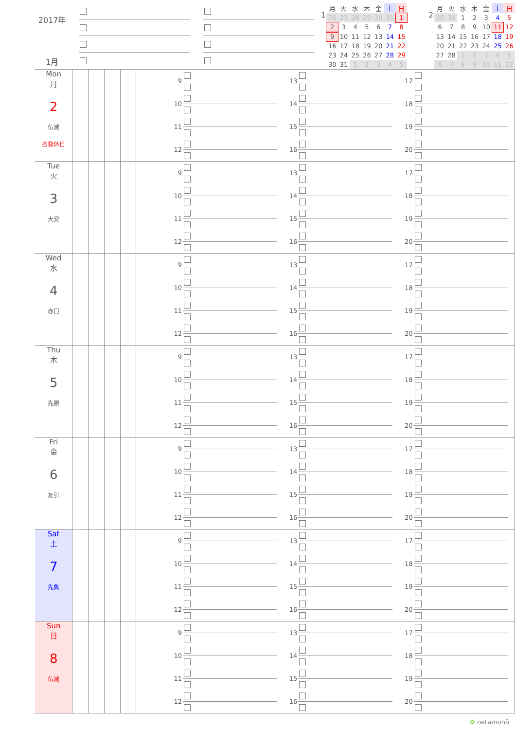2017年
1月
1
| 月 | 火 | 水 | 木 | 金 | 土 | 日 |
| --- | --- | --- | --- | --- | --- | --- |
| 26 | 27 | 28 | 29 | 30 | 31 | 1 |
| 2 | 3 | 4 | 5 | 6 | 7 | 8 |
| 9 | 10 | 11 | 12 | 13 | 14 | 15 |
| 16 | 17 | 18 | 19 | 20 | 21 | 22 |
| 23 | 24 | 25 | 26 | 27 | 28 | 29 |
| 30 | 31 | 1 | 2 | 3 | 4 | 5 |
2
| 月 | 火 | 水 | 木 | 金 | 土 | 日 |
| --- | --- | --- | --- | --- | --- | --- |
| 30 | 31 | 1 | 2 | 3 | 4 | 5 |
| 6 | 7 | 8 | 9 | 10 | 11 | 12 |
| 13 | 14 | 15 | 16 | 17 | 18 | 19 |
| 20 | 21 | 22 | 23 | 24 | 25 | 26 |
| 27 | 28 | 1 | 2 | 3 | 4 | 5 |
| 6 | 7 | 8 | 9 | 10 | 11 | 12 |
| Mon 月 2 仏滅 振替休日 | | | | | | | 9 10 11 12 13 14 15 16 17 18 19 20 |
| Tue 火 3 大安 | | | | | | | 9 10 11 12 13 14 15 16 17 18 19 20 |
| Wed 水 4 赤口 | | | | | | | 9 10 11 12 13 14 15 16 17 18 19 20 |
| Thu 木 5 先勝 | | | | | | | 9 10 11 12 13 14 15 16 17 18 19 20 |
| Fri 金 6 友引 | | | | | | | 9 10 11 12 13 14 15 16 17 18 19 20 |
| Sat 土 7 先負 | | | | | | | 9 10 11 12 13 14 15 16 17 18 19 20 |
| Sun 日 8 仏滅 | | | | | | | 9 10 11 12 13 14 15 16 17 18 19 20 |
✿ netamonō